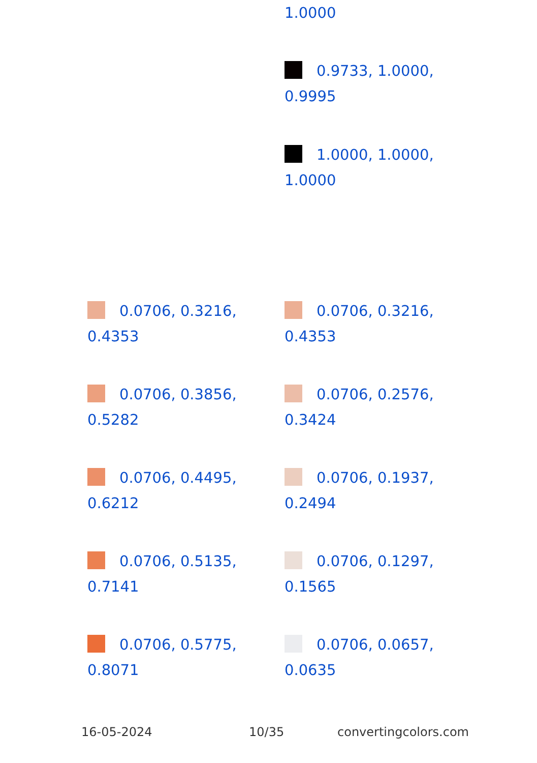1.0000
0.9733, 1.0000, 0.9995
1.0000, 1.0000, 1.0000
0.0706, 0.3216, 0.4353
0.0706, 0.3216, 0.4353
0.0706, 0.3856, 0.5282
0.0706, 0.2576, 0.3424
0.0706, 0.4495, 0.6212
0.0706, 0.1937, 0.2494
0.0706, 0.5135, 0.7141
0.0706, 0.1297, 0.1565
0.0706, 0.5775, 0.8071
0.0706, 0.0657, 0.0635
16-05-2024 10/35 convertingcolors.com